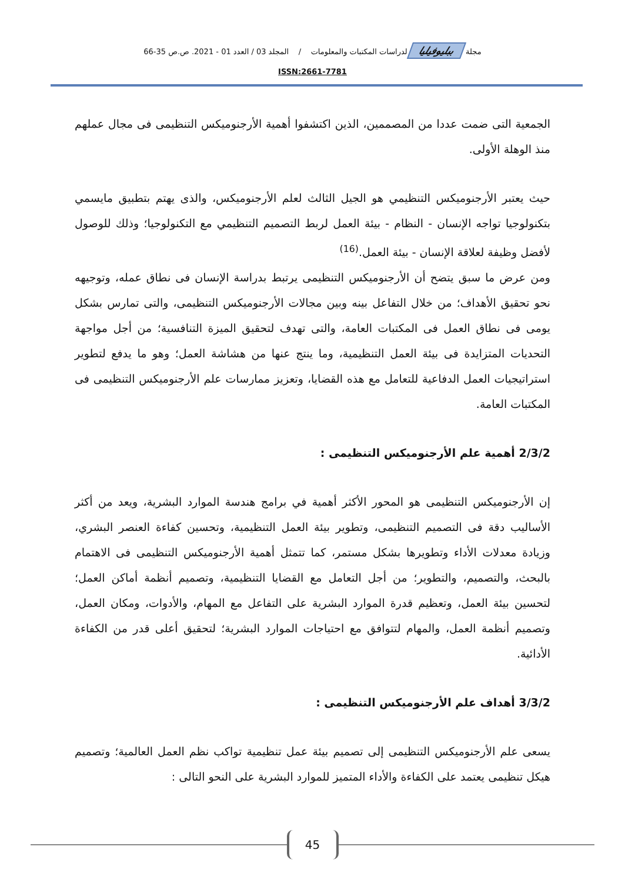مجلة ببليوفيليا لدراسات المكتبات والمعلومات / المجلد 03 / العدد 01 - 2021. ص.ص 35-66
ISSN:2661-7781
الجمعية التى ضمت عددا من المصممين، الذين اكتشفوا أهمية الأرجنوميكس التنظيمى فى مجال عملهم منذ الوهلة الأولى.
حيث يعتبر الأرجنوميكس التنظيمي هو الجيل الثالث لعلم الأرجنوميكس، والذى يهتم بتطبيق مايسمي بتكنولوجيا تواجه الإنسان - النظام - بيئة العمل لربط التصميم التنظيمي مع التكنولوجيا؛ وذلك للوصول لأفضل وظيفة لعلاقة الإنسان - بيئة العمل.<sup>(16)</sup>
ومن عرض ما سبق يتضح أن الأرجنوميكس التنظيمى يرتبط بدراسة الإنسان فى نطاق عمله، وتوجيهه نحو تحقيق الأهداف؛ من خلال التفاعل بينه وبين مجالات الأرجنوميكس التنظيمى، والتى تمارس بشكل يومى فى نطاق العمل فى المكتبات العامة، والتى تهدف لتحقيق الميزة التنافسية؛ من أجل مواجهة التحديات المتزايدة فى بيئة العمل التنظيمية، وما ينتج عنها من هشاشة العمل؛ وهو ما يدفع لتطوير استراتيجيات العمل الدفاعية للتعامل مع هذه القضايا، وتعزيز ممارسات علم الأرجنوميكس التنظيمى فى المكتبات العامة.
2/3/2 أهمية علم الأرجنوميكس التنظيمى :
إن الأرجنوميكس التنظيمى هو المحور الأكثر أهمية في برامج هندسة الموارد البشرية، ويعد من أكثر الأساليب دقة فى التصميم التنظيمى، وتطوير بيئة العمل التنظيمية، وتحسين كفاءة العنصر البشري، وزيادة معدلات الأداء وتطويرها بشكل مستمر، كما تتمثل أهمية الأرجنوميكس التنظيمى فى الاهتمام بالبحث، والتصميم، والتطوير؛ من أجل التعامل مع القضايا التنظيمية، وتصميم أنظمة أماكن العمل؛ لتحسين بيئة العمل، وتعظيم قدرة الموارد البشرية على التفاعل مع المهام، والأدوات، ومكان العمل، وتصميم أنظمة العمل، والمهام لتتوافق مع احتياجات الموارد البشرية؛ لتحقيق أعلى قدر من الكفاءة الأدائية.
3/3/2 أهداف علم الأرجنوميكس التنظيمى :
يسعى علم الأرجنوميكس التنظيمى إلى تصميم بيئة عمل تنظيمية تواكب نظم العمل العالمية؛ وتصميم هيكل تنظيمى يعتمد على الكفاءة والأداء المتميز للموارد البشرية على النحو التالى :
45